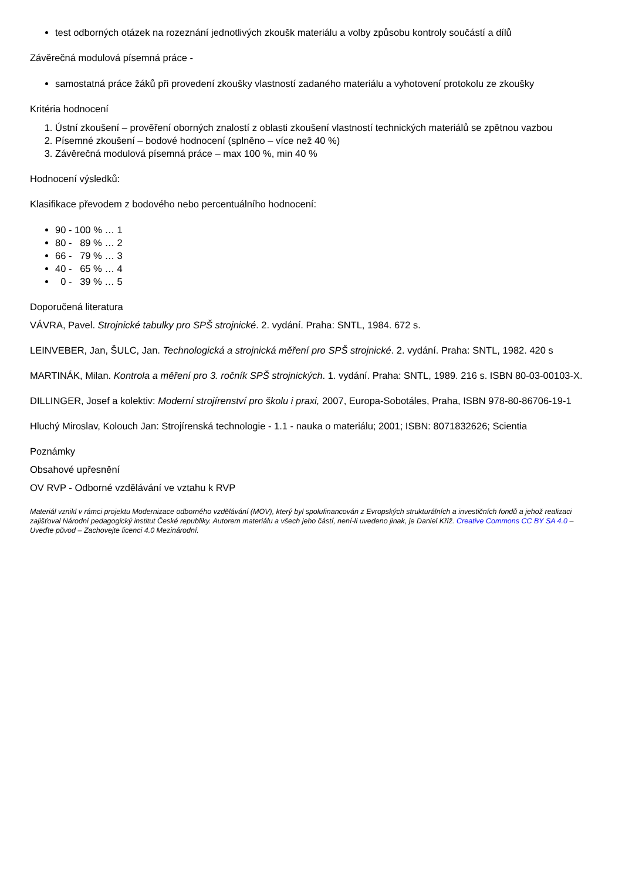test odborných otázek na rozeznání jednotlivých zkoušk materiálu a volby způsobu kontroly součástí a dílů
Závěrečná modulová písemná práce -
samostatná práce žáků při provedení zkoušky vlastností zadaného materiálu a vyhotovení protokolu ze zkoušky
Kritéria hodnocení
1. Ústní zkoušení – prověření oborných znalostí z oblasti zkoušení vlastností technických materiálů se zpětnou vazbou
2. Písemné zkoušení – bodové hodnocení (splněno – více než 40 %)
3. Závěrečná modulová písemná práce – max 100 %, min 40 %
Hodnocení výsledků:
Klasifikace převodem z bodového nebo percentuálního hodnocení:
90 - 100 % … 1
80 - 89 % … 2
66 - 79 % … 3
40 - 65 % … 4
0 - 39 % … 5
Doporučená literatura
VÁVRA, Pavel. Strojnické tabulky pro SPŠ strojnické. 2. vydání. Praha: SNTL, 1984. 672 s.
LEINVEBER, Jan, ŠULC, Jan. Technologická a strojnická měření pro SPŠ strojnické. 2. vydání. Praha: SNTL, 1982. 420 s
MARTINÁK, Milan. Kontrola a měření pro 3. ročník SPŠ strojnických. 1. vydání. Praha: SNTL, 1989. 216 s. ISBN 80-03-00103-X.
DILLINGER, Josef a kolektiv: Moderní strojírenství pro školu i praxi, 2007, Europa-Sobotáles, Praha, ISBN 978-80-86706-19-1
Hluchý Miroslav, Kolouch Jan: Strojírenská technologie - 1.1 - nauka o materiálu; 2001; ISBN: 8071832626; Scientia
Poznámky
Obsahové upřesnění
OV RVP - Odborné vzdělávání ve vztahu k RVP
Materiál vznikl v rámci projektu Modernizace odborného vzdělávání (MOV), který byl spolufinancován z Evropských strukturálních a investičních fondů a jehož realizaci zajišťoval Národní pedagogický institut České republiky. Autorem materiálu a všech jeho částí, není-li uvedeno jinak, je Daniel Kříž. Creative Commons CC BY SA 4.0 – Uveďte původ – Zachovejte licenci 4.0 Mezinárodní.